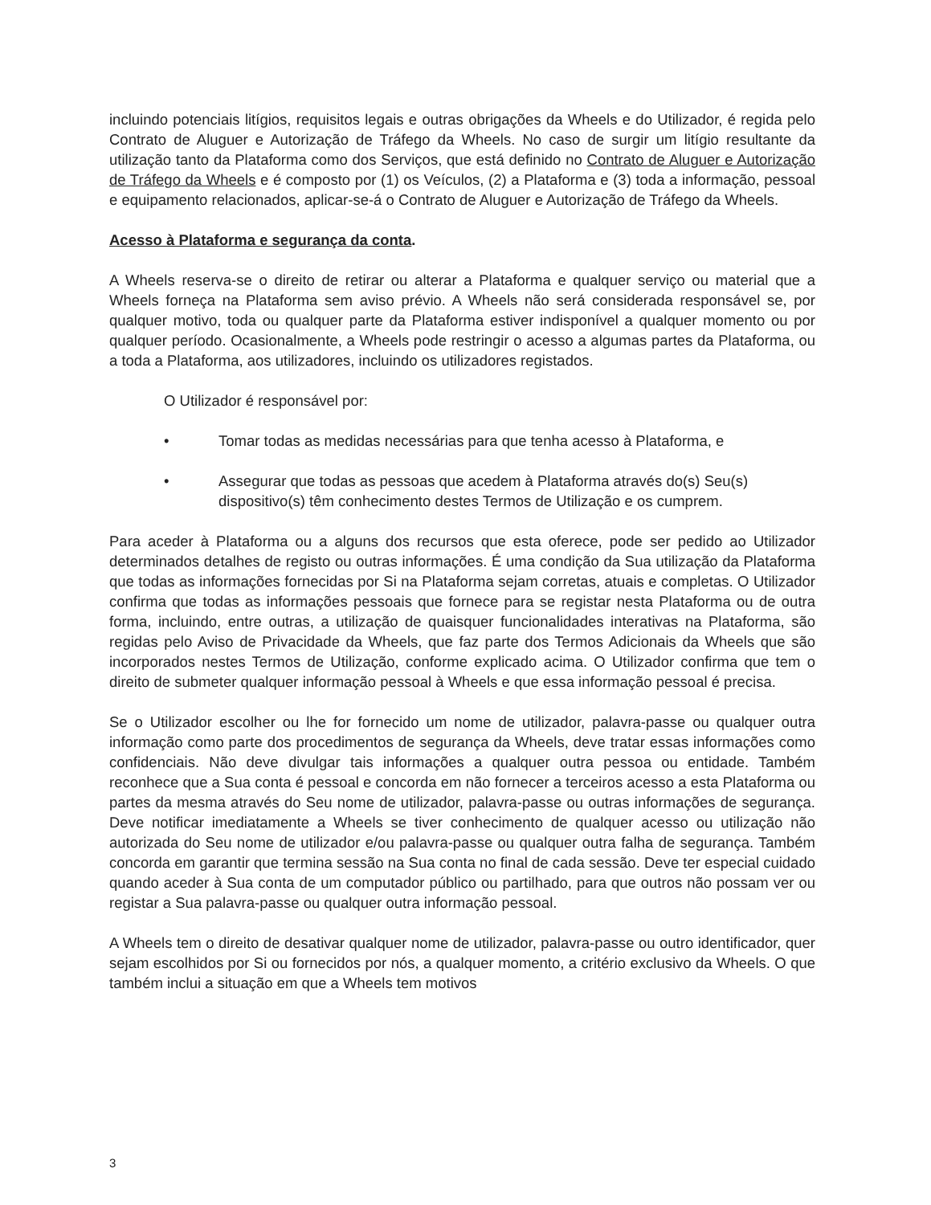incluindo potenciais litígios, requisitos legais e outras obrigações da Wheels e do Utilizador, é regida pelo Contrato de Aluguer e Autorização de Tráfego da Wheels. No caso de surgir um litígio resultante da utilização tanto da Plataforma como dos Serviços, que está definido no Contrato de Aluguer e Autorização de Tráfego da Wheels e é composto por (1) os Veículos, (2) a Plataforma e (3) toda a informação, pessoal e equipamento relacionados, aplicar-se-á o Contrato de Aluguer e Autorização de Tráfego da Wheels.
Acesso à Plataforma e segurança da conta.
A Wheels reserva-se o direito de retirar ou alterar a Plataforma e qualquer serviço ou material que a Wheels forneça na Plataforma sem aviso prévio. A Wheels não será considerada responsável se, por qualquer motivo, toda ou qualquer parte da Plataforma estiver indisponível a qualquer momento ou por qualquer período. Ocasionalmente, a Wheels pode restringir o acesso a algumas partes da Plataforma, ou a toda a Plataforma, aos utilizadores, incluindo os utilizadores registados.
O Utilizador é responsável por:
• Tomar todas as medidas necessárias para que tenha acesso à Plataforma, e
• Assegurar que todas as pessoas que acedem à Plataforma através do(s) Seu(s) dispositivo(s) têm conhecimento destes Termos de Utilização e os cumprem.
Para aceder à Plataforma ou a alguns dos recursos que esta oferece, pode ser pedido ao Utilizador determinados detalhes de registo ou outras informações. É uma condição da Sua utilização da Plataforma que todas as informações fornecidas por Si na Plataforma sejam corretas, atuais e completas. O Utilizador confirma que todas as informações pessoais que fornece para se registar nesta Plataforma ou de outra forma, incluindo, entre outras, a utilização de quaisquer funcionalidades interativas na Plataforma, são regidas pelo Aviso de Privacidade da Wheels, que faz parte dos Termos Adicionais da Wheels que são incorporados nestes Termos de Utilização, conforme explicado acima. O Utilizador confirma que tem o direito de submeter qualquer informação pessoal à Wheels e que essa informação pessoal é precisa.
Se o Utilizador escolher ou lhe for fornecido um nome de utilizador, palavra-passe ou qualquer outra informação como parte dos procedimentos de segurança da Wheels, deve tratar essas informações como confidenciais. Não deve divulgar tais informações a qualquer outra pessoa ou entidade. Também reconhece que a Sua conta é pessoal e concorda em não fornecer a terceiros acesso a esta Plataforma ou partes da mesma através do Seu nome de utilizador, palavra-passe ou outras informações de segurança. Deve notificar imediatamente a Wheels se tiver conhecimento de qualquer acesso ou utilização não autorizada do Seu nome de utilizador e/ou palavra-passe ou qualquer outra falha de segurança. Também concorda em garantir que termina sessão na Sua conta no final de cada sessão. Deve ter especial cuidado quando aceder à Sua conta de um computador público ou partilhado, para que outros não possam ver ou registar a Sua palavra-passe ou qualquer outra informação pessoal.
A Wheels tem o direito de desativar qualquer nome de utilizador, palavra-passe ou outro identificador, quer sejam escolhidos por Si ou fornecidos por nós, a qualquer momento, a critério exclusivo da Wheels. O que também inclui a situação em que a Wheels tem motivos
3